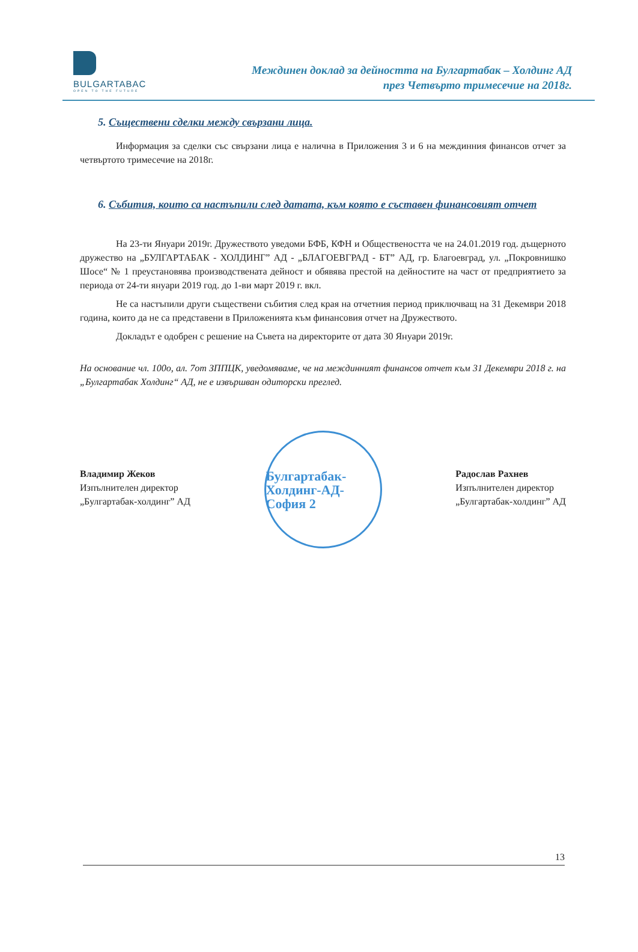BULGARTABAC
OPEN TO THE FUTURE
Междинен доклад за дейността на Булгартабак – Холдинг АД
през Четвърто тримесечие на 2018г.
5. Съществени сделки между свързани лица.
Информация за сделки със свързани лица е налична в Приложения 3 и 6 на междинния финансов отчет за четвъртото тримесечие на 2018г.
6. Събития, които са настъпили след датата, към която е съставен финансовият отчет
На 23-ти Януари 2019г. Дружеството уведоми БФБ, КФН и Обществеността че на 24.01.2019 год. дъщерното дружество на „БУЛГАРТАБАК - ХОЛДИНГ” АД - „БЛАГОЕВГРАД - БТ” АД, гр. Благоевград, ул. „Покровнишко Шосе“ № 1 преустановява производствената дейност и обявява престой на дейностите на част от предприятието за периода от 24-ти януари 2019 год. до 1-ви март 2019 г. вкл.
Не са настъпили други съществени събития след края на отчетния период приключващ на 31 Декември 2018 година, които да не са представени в Приложенията към финансовия отчет на Дружеството.
Докладът е одобрен с решение на Съвета на директорите от дата 30 Януари 2019г.
На основание чл. 100о, ал. 7от ЗППЦК, уведомяваме, че на междинният финансов отчет към 31 Декември 2018 г. на „Булгартабак Холдинг“ АД, не е извършван одиторски преглед.
Владимир Жеков
Изпълнителен директор
„Булгартабак-холдинг” АД
Булгартабак-Холдинг-АД-София 2
Радослав Рахнев
Изпълнителен директор
„Булгартабак-холдинг” АД
13